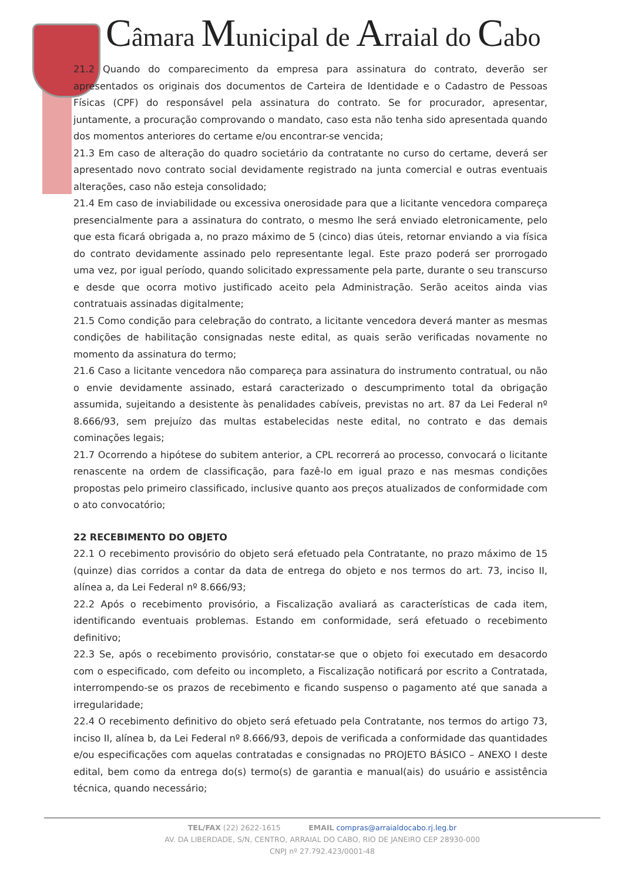Câmara Municipal de Arraial do Cabo
21.2 Quando do comparecimento da empresa para assinatura do contrato, deverão ser apresentados os originais dos documentos de Carteira de Identidade e o Cadastro de Pessoas Físicas (CPF) do responsável pela assinatura do contrato. Se for procurador, apresentar, juntamente, a procuração comprovando o mandato, caso esta não tenha sido apresentada quando dos momentos anteriores do certame e/ou encontrar-se vencida;
21.3 Em caso de alteração do quadro societário da contratante no curso do certame, deverá ser apresentado novo contrato social devidamente registrado na junta comercial e outras eventuais alterações, caso não esteja consolidado;
21.4 Em caso de inviabilidade ou excessiva onerosidade para que a licitante vencedora compareça presencialmente para a assinatura do contrato, o mesmo lhe será enviado eletronicamente, pelo que esta ficará obrigada a, no prazo máximo de 5 (cinco) dias úteis, retornar enviando a via física do contrato devidamente assinado pelo representante legal. Este prazo poderá ser prorrogado uma vez, por igual período, quando solicitado expressamente pela parte, durante o seu transcurso e desde que ocorra motivo justificado aceito pela Administração. Serão aceitos ainda vias contratuais assinadas digitalmente;
21.5 Como condição para celebração do contrato, a licitante vencedora deverá manter as mesmas condições de habilitação consignadas neste edital, as quais serão verificadas novamente no momento da assinatura do termo;
21.6 Caso a licitante vencedora não compareça para assinatura do instrumento contratual, ou não o envie devidamente assinado, estará caracterizado o descumprimento total da obrigação assumida, sujeitando a desistente às penalidades cabíveis, previstas no art. 87 da Lei Federal nº 8.666/93, sem prejuízo das multas estabelecidas neste edital, no contrato e das demais cominações legais;
21.7 Ocorrendo a hipótese do subitem anterior, a CPL recorrerá ao processo, convocará o licitante renascente na ordem de classificação, para fazê-lo em igual prazo e nas mesmas condições propostas pelo primeiro classificado, inclusive quanto aos preços atualizados de conformidade com o ato convocatório;
22 RECEBIMENTO DO OBJETO
22.1 O recebimento provisório do objeto será efetuado pela Contratante, no prazo máximo de 15 (quinze) dias corridos a contar da data de entrega do objeto e nos termos do art. 73, inciso II, alínea a, da Lei Federal nº 8.666/93;
22.2 Após o recebimento provisório, a Fiscalização avaliará as características de cada item, identificando eventuais problemas. Estando em conformidade, será efetuado o recebimento definitivo;
22.3 Se, após o recebimento provisório, constatar-se que o objeto foi executado em desacordo com o especificado, com defeito ou incompleto, a Fiscalização notificará por escrito a Contratada, interrompendo-se os prazos de recebimento e ficando suspenso o pagamento até que sanada a irregularidade;
22.4 O recebimento definitivo do objeto será efetuado pela Contratante, nos termos do artigo 73, inciso II, alínea b, da Lei Federal nº 8.666/93, depois de verificada a conformidade das quantidades e/ou especificações com aquelas contratadas e consignadas no PROJETO BÁSICO – ANEXO I deste edital, bem como da entrega do(s) termo(s) de garantia e manual(ais) do usuário e assistência técnica, quando necessário;
TEL/FAX (22) 2622-1615 EMAIL compras@arraialdocabo.rj.leg.br
AV. DA LIBERDADE, S/N, CENTRO, ARRAIAL DO CABO, RIO DE JANEIRO CEP 28930-000
CNPJ nº 27.792.423/0001-48